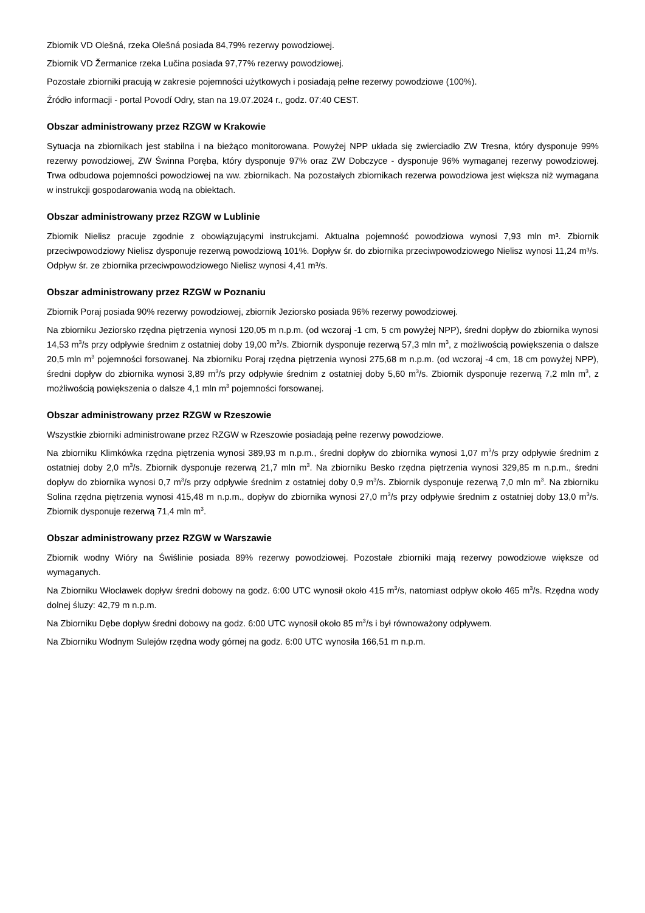Zbiornik VD Olešná, rzeka Olešná posiada 84,79% rezerwy powodziowej.
Zbiornik VD Žermanice rzeka Lučina posiada 97,77% rezerwy powodziowej.
Pozostałe zbiorniki pracują w zakresie pojemności użytkowych i posiadają pełne rezerwy powodziowe (100%).
Źródło informacji - portal Povodí Odry, stan na 19.07.2024 r., godz. 07:40 CEST.
Obszar administrowany przez RZGW w Krakowie
Sytuacja na zbiornikach jest stabilna i na bieżąco monitorowana. Powyżej NPP układa się zwierciadło ZW Tresna, który dysponuje 99% rezerwy powodziowej, ZW Świnna Poręba, który dysponuje 97% oraz ZW Dobczyce - dysponuje 96% wymaganej rezerwy powodziowej. Trwa odbudowa pojemności powodziowej na ww. zbiornikach. Na pozostałych zbiornikach rezerwa powodziowa jest większa niż wymagana w instrukcji gospodarowania wodą na obiektach.
Obszar administrowany przez RZGW w Lublinie
Zbiornik Nielisz pracuje zgodnie z obowiązującymi instrukcjami. Aktualna pojemność powodziowa wynosi 7,93 mln m³. Zbiornik przeciwpowodziowy Nielisz dysponuje rezerwą powodziową 101%. Dopływ śr. do zbiornika przeciwpowodziowego Nielisz wynosi 11,24 m³/s. Odpływ śr. ze zbiornika przeciwpowodziowego Nielisz wynosi 4,41 m³/s.
Obszar administrowany przez RZGW w Poznaniu
Zbiornik Poraj posiada 90% rezerwy powodziowej, zbiornik Jeziorsko posiada 96% rezerwy powodziowej.
Na zbiorniku Jeziorsko rzędna piętrzenia wynosi 120,05 m n.p.m. (od wczoraj -1 cm, 5 cm powyżej NPP), średni dopływ do zbiornika wynosi 14,53 m<sup>3</sup>/s przy odpływie średnim z ostatniej doby 19,00 m<sup>3</sup>/s. Zbiornik dysponuje rezerwą 57,3 mln m<sup>3</sup>, z możliwością powiększenia o dalsze 20,5 mln m<sup>3</sup> pojemności forsowanej. Na zbiorniku Poraj rzędna piętrzenia wynosi 275,68 m n.p.m. (od wczoraj -4 cm, 18 cm powyżej NPP), średni dopływ do zbiornika wynosi 3,89 m<sup>3</sup>/s przy odpływie średnim z ostatniej doby 5,60 m<sup>3</sup>/s. Zbiornik dysponuje rezerwą 7,2 mln m<sup>3</sup>, z możliwością powiększenia o dalsze 4,1 mln m<sup>3</sup> pojemności forsowanej.
Obszar administrowany przez RZGW w Rzeszowie
Wszystkie zbiorniki administrowane przez RZGW w Rzeszowie posiadają pełne rezerwy powodziowe.
Na zbiorniku Klimkówka rzędna piętrzenia wynosi 389,93 m n.p.m., średni dopływ do zbiornika wynosi 1,07 m<sup>3</sup>/s przy odpływie średnim z ostatniej doby 2,0 m<sup>3</sup>/s. Zbiornik dysponuje rezerwą 21,7 mln m<sup>3</sup>. Na zbiorniku Besko rzędna piętrzenia wynosi 329,85 m n.p.m., średni dopływ do zbiornika wynosi 0,7 m<sup>3</sup>/s przy odpływie średnim z ostatniej doby 0,9 m<sup>3</sup>/s. Zbiornik dysponuje rezerwą 7,0 mln m<sup>3</sup>. Na zbiorniku Solina rzędna piętrzenia wynosi 415,48 m n.p.m., dopływ do zbiornika wynosi 27,0 m<sup>3</sup>/s przy odpływie średnim z ostatniej doby 13,0 m<sup>3</sup>/s. Zbiornik dysponuje rezerwą 71,4 mln m<sup>3</sup>.
Obszar administrowany przez RZGW w Warszawie
Zbiornik wodny Wióry na Świślinie posiada 89% rezerwy powodziowej. Pozostałe zbiorniki mają rezerwy powodziowe większe od wymaganych.
Na Zbiorniku Włocławek dopływ średni dobowy na godz. 6:00 UTC wynosił około 415 m<sup>3</sup>/s, natomiast odpływ około 465 m<sup>3</sup>/s. Rzędna wody dolnej śluzy: 42,79 m n.p.m.
Na Zbiorniku Dębe dopływ średni dobowy na godz. 6:00 UTC wynosił około 85 m<sup>3</sup>/s i był równoważony odpływem.
Na Zbiorniku Wodnym Sulejów rzędna wody górnej na godz. 6:00 UTC wynosiła 166,51 m n.p.m.